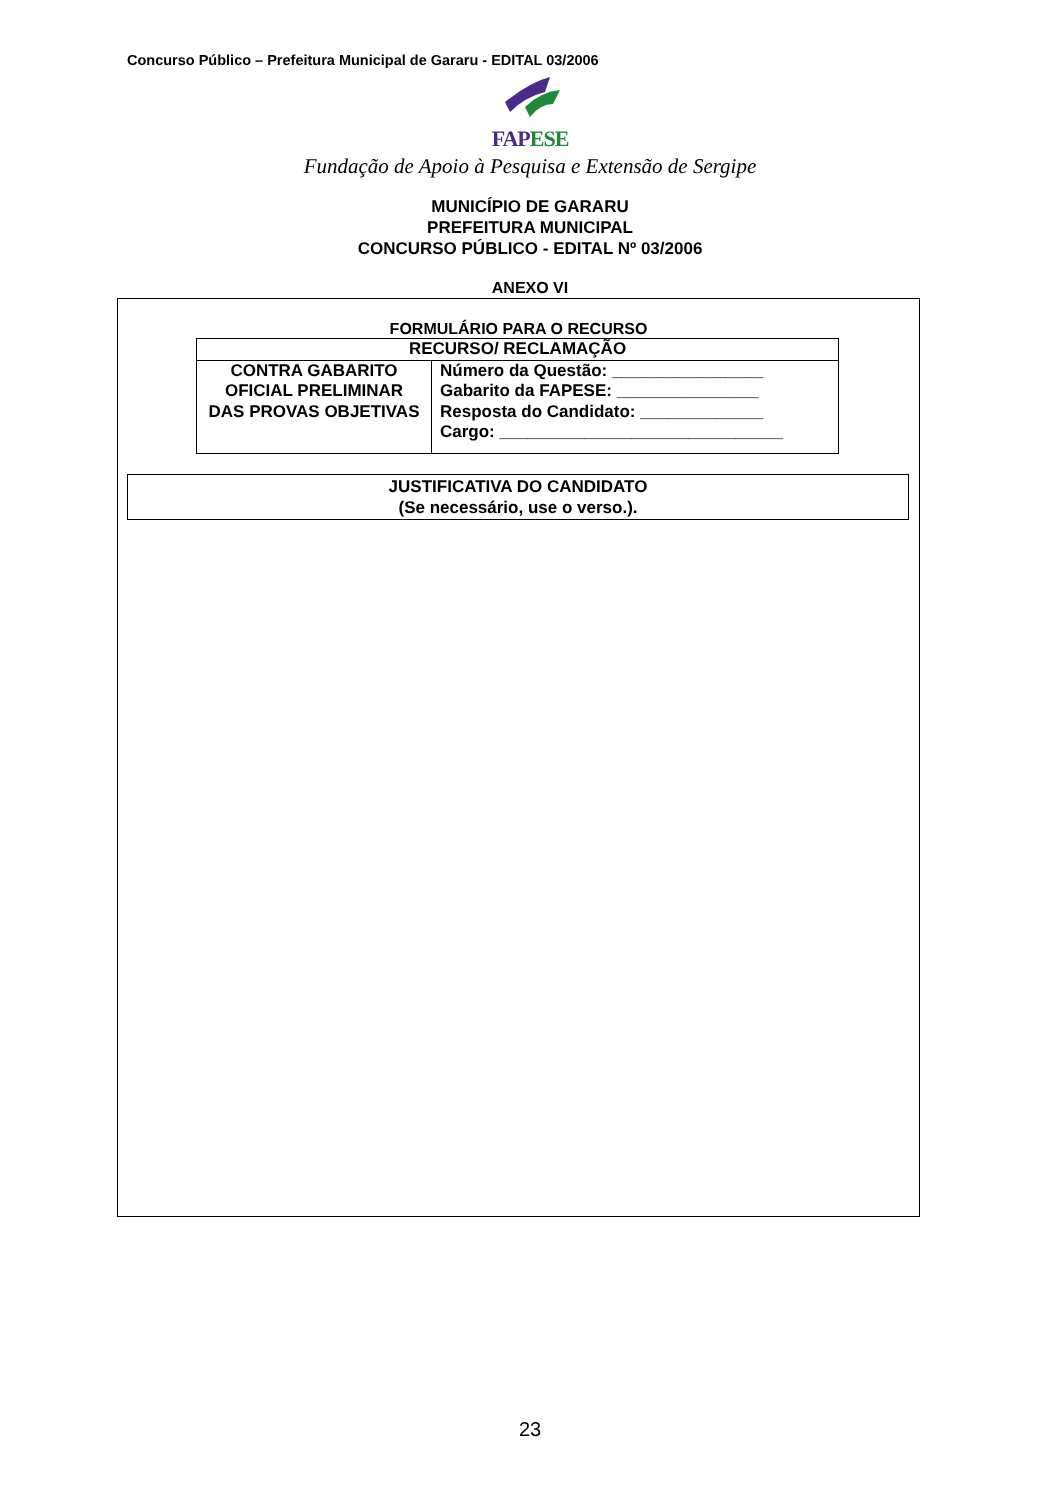Concurso Público – Prefeitura Municipal de Gararu - EDITAL 03/2006
FAP ESE
Fundação de Apoio à Pesquisa e Extensão de Sergipe
MUNICÍPIO DE GARARU
PREFEITURA MUNICIPAL
CONCURSO PÚBLICO - EDITAL Nº 03/2006
ANEXO VI
FORMULÁRIO PARA O RECURSO
| RECURSO/ RECLAMAÇÃO | |
| CONTRA GABARITO OFICIAL PRELIMINAR DAS PROVAS OBJETIVAS | Número da Questão: ________________ Gabarito da FAPESE: _______________ Resposta do Candidato: _____________ Cargo: ______________________________ |
| JUSTIFICATIVA DO CANDIDATO (Se necessário, use o verso.). |
23